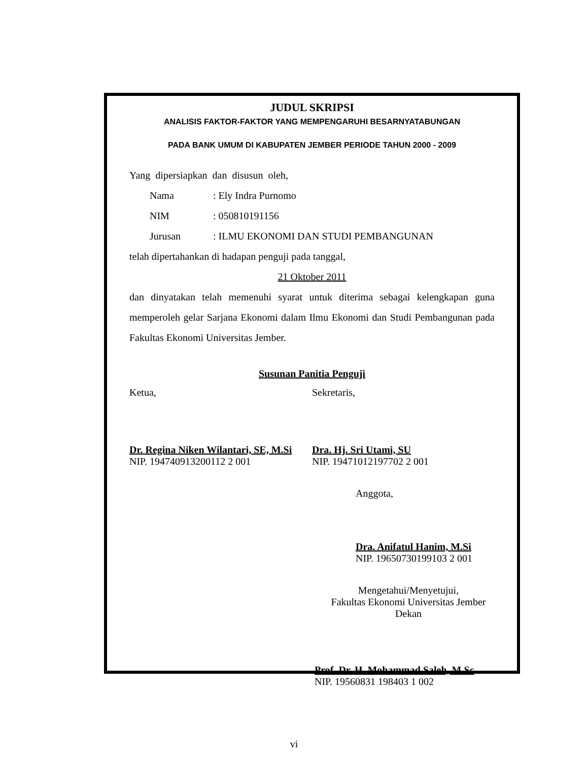JUDUL SKRIPSI
ANALISIS FAKTOR-FAKTOR YANG MEMPENGARUHI BESARNYATABUNGAN
PADA BANK UMUM DI KABUPATEN JEMBER PERIODE TAHUN 2000 - 2009
Yang dipersiapkan dan disusun oleh,
Nama: Ely Indra Purnomo
NIM: 050810191156
Jurusan: ILMU EKONOMI DAN STUDI PEMBANGUNAN
telah dipertahankan di hadapan penguji pada tanggal,
21 Oktober 2011
dan dinyatakan telah memenuhi syarat untuk diterima sebagai kelengkapan guna memperoleh gelar Sarjana Ekonomi dalam Ilmu Ekonomi dan Studi Pembangunan pada Fakultas Ekonomi Universitas Jember.
Susunan Panitia Penguji
Ketua, Sekretaris,
Dr. Regina Niken Wilantari, SE, M.Si
NIP. 194740913200112 2 001
Dra. Hj. Sri Utami, SU
NIP. 19471012197702 2 001
Anggota,
Dra. Anifatul Hanim, M.Si
NIP. 19650730199103 2 001
Mengetahui/Menyetujui,
Fakultas Ekonomi Universitas Jember
Dekan
Prof. Dr. H. Mohammad Saleh, M.Sc
NIP. 19560831 198403 1 002
vi